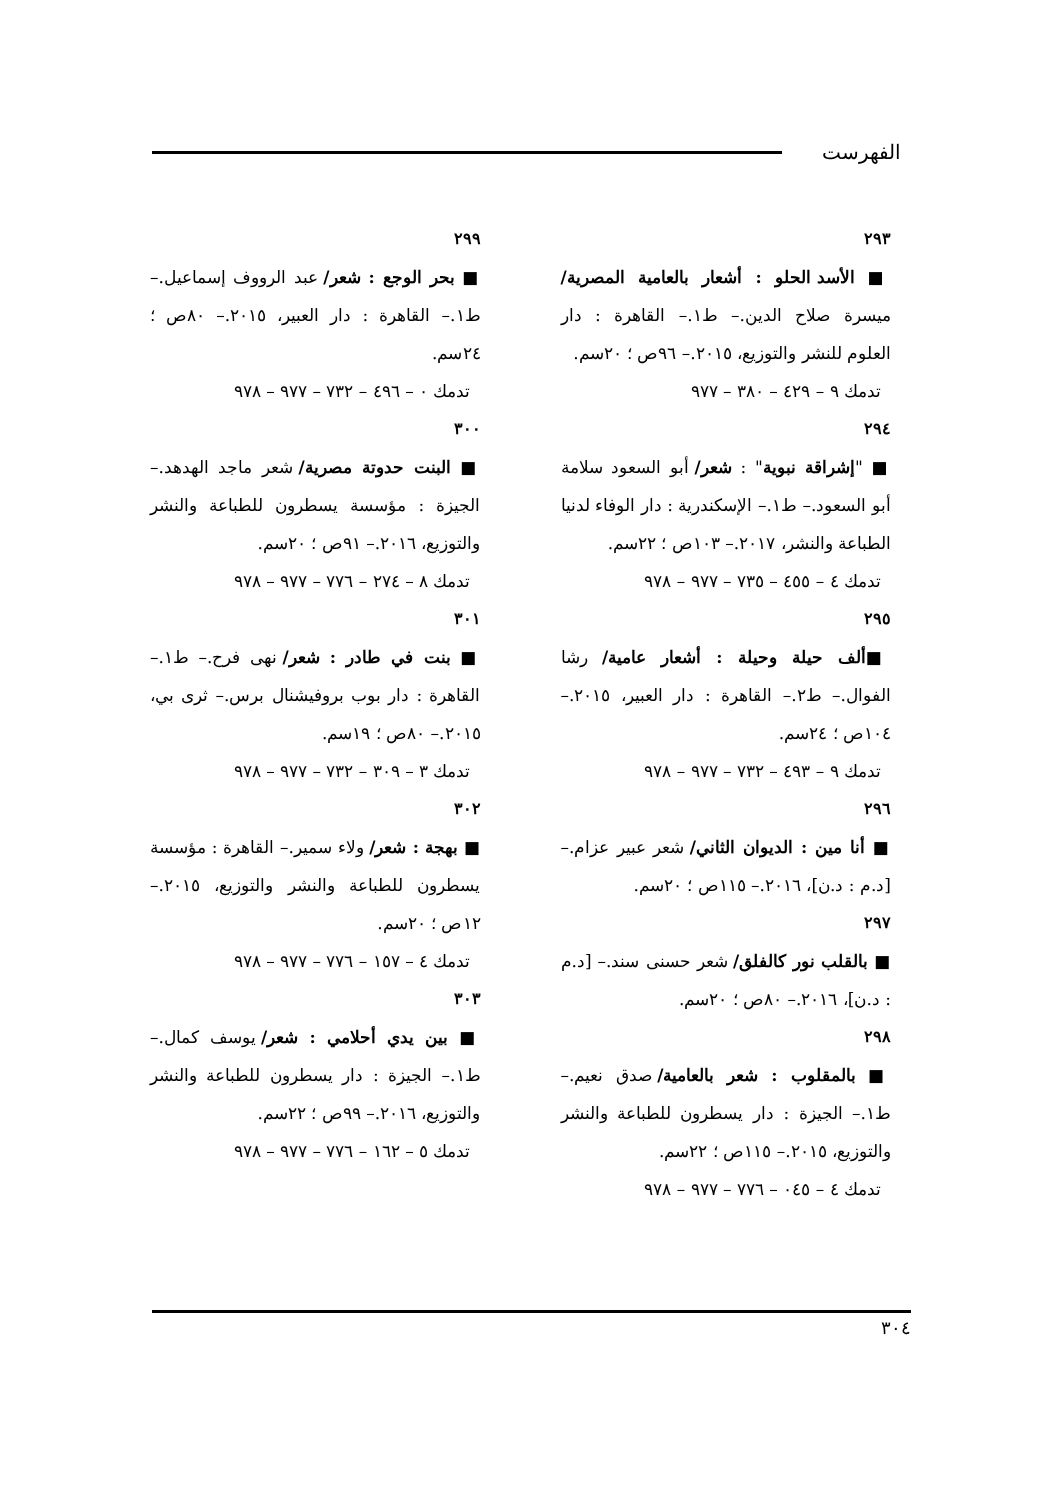الفهرست
٢٩٣
■ الأسد الحلو : أشعار بالعامية المصرية/ ميسرة صلاح الدين.– ط١.– القاهرة : دار العلوم للنشر والتوزيع، ٢٠١٥.– ٩٦ص ؛ ٢٠سم.
تدمك ٩ – ٤٢٩ – ٣٨٠ – ٩٧٧
٢٩٤
■ "إشراقة نبوية" : شعر/ أبو السعود سلامة أبو السعود.– ط١.– الإسكندرية : دار الوفاء لدنيا الطباعة والنشر، ٢٠١٧.– ١٠٣ص ؛ ٢٢سم.
تدمك ٤ – ٤٥٥ – ٧٣٥ – ٩٧٧ – ٩٧٨
٢٩٥
■ألف حيلة وحيلة : أشعار عامية/ رشا الفوال.– ط٢.– القاهرة : دار العبير، ٢٠١٥.– ١٠٤ص ؛ ٢٤سم.
تدمك ٩ – ٤٩٣ – ٧٣٢ – ٩٧٧ – ٩٧٨
٢٩٦
■ أنا مين : الديوان الثاني/ شعر عبير عزام.– [د.م : د.ن]، ٢٠١٦.– ١١٥ص ؛ ٢٠سم.
٢٩٧
■ بالقلب نور كالفلق/ شعر حسنى سند.– [د.م : د.ن]، ٢٠١٦.– ٨٠ص ؛ ٢٠سم.
٢٩٨
■ بالمقلوب : شعر بالعامية/ صدق نعيم.– ط١.– الجيزة : دار يسطرون للطباعة والنشر والتوزيع، ٢٠١٥.– ١١٥ص ؛ ٢٢سم.
تدمك ٤ – ٠٤٥ – ٧٧٦ – ٩٧٧ – ٩٧٨
٢٩٩
■ بحر الوجع : شعر/ عبد الرووف إسماعيل.– ط١.– القاهرة : دار العبير، ٢٠١٥.– ٨٠ص ؛ ٢٤سم.
تدمك ٠ – ٤٩٦ – ٧٣٢ – ٩٧٧ – ٩٧٨
٣٠٠
■ البنت حدوتة مصرية/ شعر ماجد الهدهد.– الجيزة : مؤسسة يسطرون للطباعة والنشر والتوزيع، ٢٠١٦.– ٩١ص ؛ ٢٠سم.
تدمك ٨ – ٢٧٤ – ٧٧٦ – ٩٧٧ – ٩٧٨
٣٠١
■ بنت في طادر : شعر/ نهى فرح.– ط١.– القاهرة : دار بوب بروفيشنال برس.– ثرى بي، ٢٠١٥.– ٨٠ص ؛ ١٩سم.
تدمك ٣ – ٣٠٩ – ٧٣٢ – ٩٧٧ – ٩٧٨
٣٠٢
■ بهجة : شعر/ ولاء سمير.– القاهرة : مؤسسة يسطرون للطباعة والنشر والتوزيع، ٢٠١٥.– ١٢ص ؛ ٢٠سم.
تدمك ٤ – ١٥٧ – ٧٧٦ – ٩٧٧ – ٩٧٨
٣٠٣
■ بين يدي أحلامي : شعر/ يوسف كمال.– ط١.– الجيزة : دار يسطرون للطباعة والنشر والتوزيع، ٢٠١٦.– ٩٩ص ؛ ٢٢سم.
تدمك ٥ – ١٦٢ – ٧٧٦ – ٩٧٧ – ٩٧٨
٣٠٤